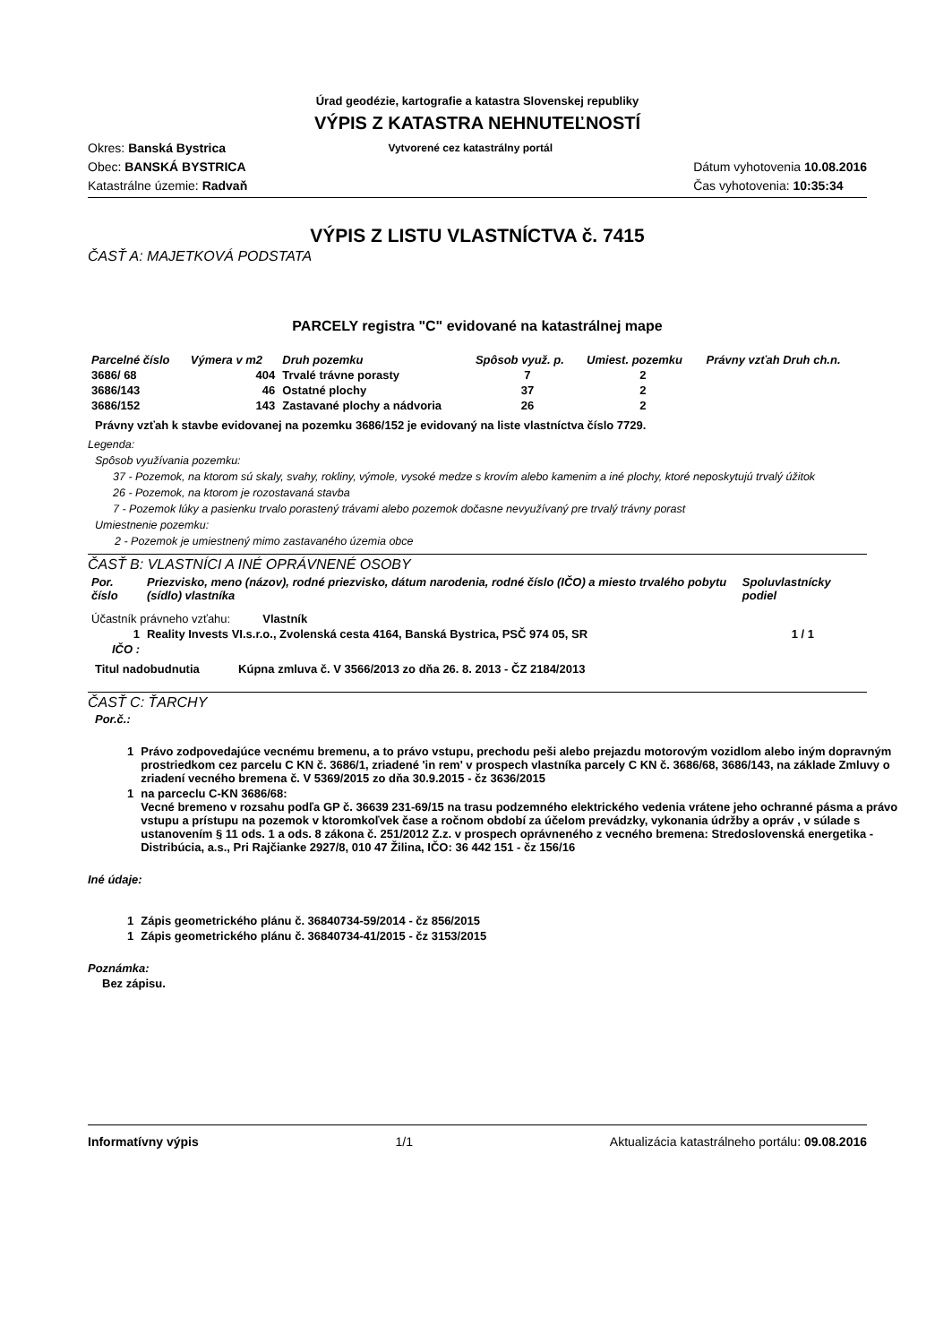Úrad geodézie, kartografie a katastra Slovenskej republiky
VÝPIS Z KATASTRA NEHNUTEĽNOSTÍ
Okres: Banská Bystrica
Obec: BANSKÁ BYSTRICA
Katastrálne územie: Radvaň
Vytvorené cez katastrálny portál
Dátum vyhotovenia 10.08.2016
Čas vyhotovenia: 10:35:34
VÝPIS Z LISTU VLASTNÍCTVA č. 7415
ČASŤ A: MAJETKOVÁ PODSTATA
PARCELY registra "C" evidované na katastrálnej mape
| Parcelné číslo | Výmera v m2 | Druh pozemku | Spôsob využ. p. | Umiest. pozemku | Právny vzťah Druh ch.n. |
| --- | --- | --- | --- | --- | --- |
| 3686/ 68 | 404 | Trvalé trávne porasty | 7 | 2 | |
| 3686/143 | 46 | Ostatné plochy | 37 | 2 | |
| 3686/152 | 143 | Zastavané plochy a nádvoria | 26 | 2 | |
Právny vzťah k stavbe evidovanej na pozemku 3686/152 je evidovaný na liste vlastníctva číslo 7729.
Legenda:
Spôsob využívania pozemku:
37 - Pozemok, na ktorom sú skaly, svahy, rokliny, výmole, vysoké medze s krovím alebo kamenim a iné plochy, ktoré neposkytujú trvalý úžitok
26 - Pozemok, na ktorom je rozostavaná stavba
7 - Pozemok lúky a pasienku trvalo porastený trávami alebo pozemok dočasne nevyužívaný pre trvalý trávny porast
Umiestnenie pozemku:
2 - Pozemok je umiestnený mimo zastavaného územia obce
ČASŤ B: VLASTNÍCI A INÉ OPRÁVNENÉ OSOBY
| Por. číslo | Priezvisko, meno (názov), rodné priezvisko, dátum narodenia, rodné číslo (IČO) a miesto trvalého pobytu (sídlo) vlastníka | Spoluvlastnícky podiel |
| --- | --- | --- |
| Účastník právneho vzťahu: Vlastník | | |
| 1 | Reality Invests VI.s.r.o., Zvolenská cesta 4164, Banská Bystrica, PSČ 974 05, SR | 1 / 1 |
| IČO : | | |
Titul nadobudnutia Kúpna zmluva č. V 3566/2013 zo dňa 26. 8. 2013 - ČZ 2184/2013
ČASŤ C: ŤARCHY
Por.č.:
| 1 | Právo zodpovedajúce vecnému bremenu, a to právo vstupu, prechodu peši alebo prejazdu motorovým vozidlom alebo iným dopravným prostriedkom cez parcelu C KN č. 3686/1, zriadené 'in rem' v prospech vlastníka parcely C KN č. 3686/68, 3686/143, na základe Zmluvy o zriadení vecného bremena č. V 5369/2015 zo dňa 30.9.2015 - čz 3636/2015 |
| 1 | na parceclu C-KN 3686/68: Vecné bremeno v rozsahu podľa GP č. 36639 231-69/15 na trasu podzemného elektrického vedenia vrátene jeho ochranné pásma a právo vstupu a prístupu na pozemok v ktoromkoľvek čase a ročnom období za účelom prevádzky, vykonania údržby a opráv , v súlade s ustanovením § 11 ods. 1 a ods. 8 zákona č. 251/2012 Z.z. v prospech oprávneného z vecného bremena: Stredoslovenská energetika - Distribúcia, a.s., Pri Rajčianke 2927/8, 010 47 Žilina, IČO: 36 442 151 - čz 156/16 |
Iné údaje:
| 1 | Zápis geometrického plánu č. 36840734-59/2014 - čz 856/2015 |
| 1 | Zápis geometrického plánu č. 36840734-41/2015 - čz 3153/2015 |
Poznámka:
Bez zápisu.
Informatívny výpis 1/1 Aktualizácia katastrálneho portálu: 09.08.2016